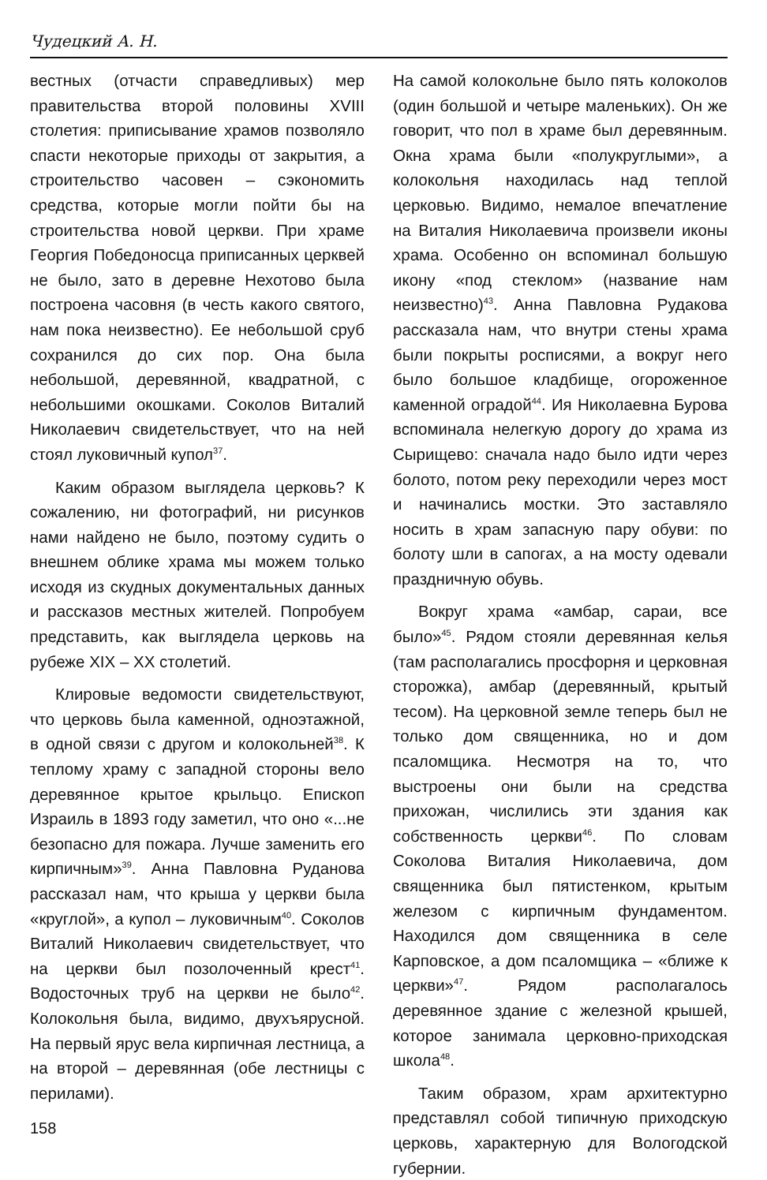Чудецкий А. Н.
вестных (отчасти справедливых) мер правительства второй половины XVIII столетия: приписывание храмов позволяло спасти некоторые приходы от закрытия, а строительство часовен – сэкономить средства, которые могли пойти бы на строительства новой церкви. При храме Георгия Победоносца приписанных церквей не было, зато в деревне Нехотово была построена часовня (в честь какого святого, нам пока неизвестно). Ее небольшой сруб сохранился до сих пор. Она была небольшой, деревянной, квадратной, с небольшими окошками. Соколов Виталий Николаевич свидетельствует, что на ней стоял луковичный купол<sup>37</sup>.
Каким образом выглядела церковь? К сожалению, ни фотографий, ни рисунков нами найдено не было, поэтому судить о внешнем облике храма мы можем только исходя из скудных документальных данных и рассказов местных жителей. Попробуем представить, как выглядела церковь на рубеже XIX – XX столетий.
Клировые ведомости свидетельствуют, что церковь была каменной, одноэтажной, в одной связи с другом и колокольней<sup>38</sup>. К теплому храму с западной стороны вело деревянное крытое крыльцо. Епископ Израиль в 1893 году заметил, что оно «...не безопасно для пожара. Лучше заменить его кирпичным»<sup>39</sup>. Анна Павловна Руданова рассказал нам, что крыша у церкви была «круглой», а купол – луковичным<sup>40</sup>. Соколов Виталий Николаевич свидетельствует, что на церкви был позолоченный крест<sup>41</sup>. Водосточных труб на церкви не было<sup>42</sup>. Колокольня была, видимо, двухъярусной. На первый ярус вела кирпичная лестница, а на второй – деревянная (обе лестницы с перилами).
158
На самой колокольне было пять колоколов (один большой и четыре маленьких). Он же говорит, что пол в храме был деревянным. Окна храма были «полукруглыми», а колокольня находилась над теплой церковью. Видимо, немалое впечатление на Виталия Николаевича произвели иконы храма. Особенно он вспоминал большую икону «под стеклом» (название нам неизвестно)<sup>43</sup>. Анна Павловна Рудакова рассказала нам, что внутри стены храма были покрыты росписями, а вокруг него было большое кладбище, огороженное каменной оградой<sup>44</sup>. Ия Николаевна Бурова вспоминала нелегкую дорогу до храма из Сырищево: сначала надо было идти через болото, потом реку переходили через мост и начинались мостки. Это заставляло носить в храм запасную пару обуви: по болоту шли в сапогах, а на мосту одевали праздничную обувь.
Вокруг храма «амбар, сараи, все было»<sup>45</sup>. Рядом стояли деревянная келья (там располагались просфорня и церковная сторожка), амбар (деревянный, крытый тесом). На церковной земле теперь был не только дом священника, но и дом псаломщика. Несмотря на то, что выстроены они были на средства прихожан, числились эти здания как собственность церкви<sup>46</sup>. По словам Соколова Виталия Николаевича, дом священника был пятистенком, крытым железом с кирпичным фундаментом. Находился дом священника в селе Карповское, а дом псаломщика – «ближе к церкви»<sup>47</sup>. Рядом располагалось деревянное здание с железной крышей, которое занимала церковно-приходская школа<sup>48</sup>.
Таким образом, храм архитектурно представлял собой типичную приходскую церковь, характерную для Вологодской губернии.